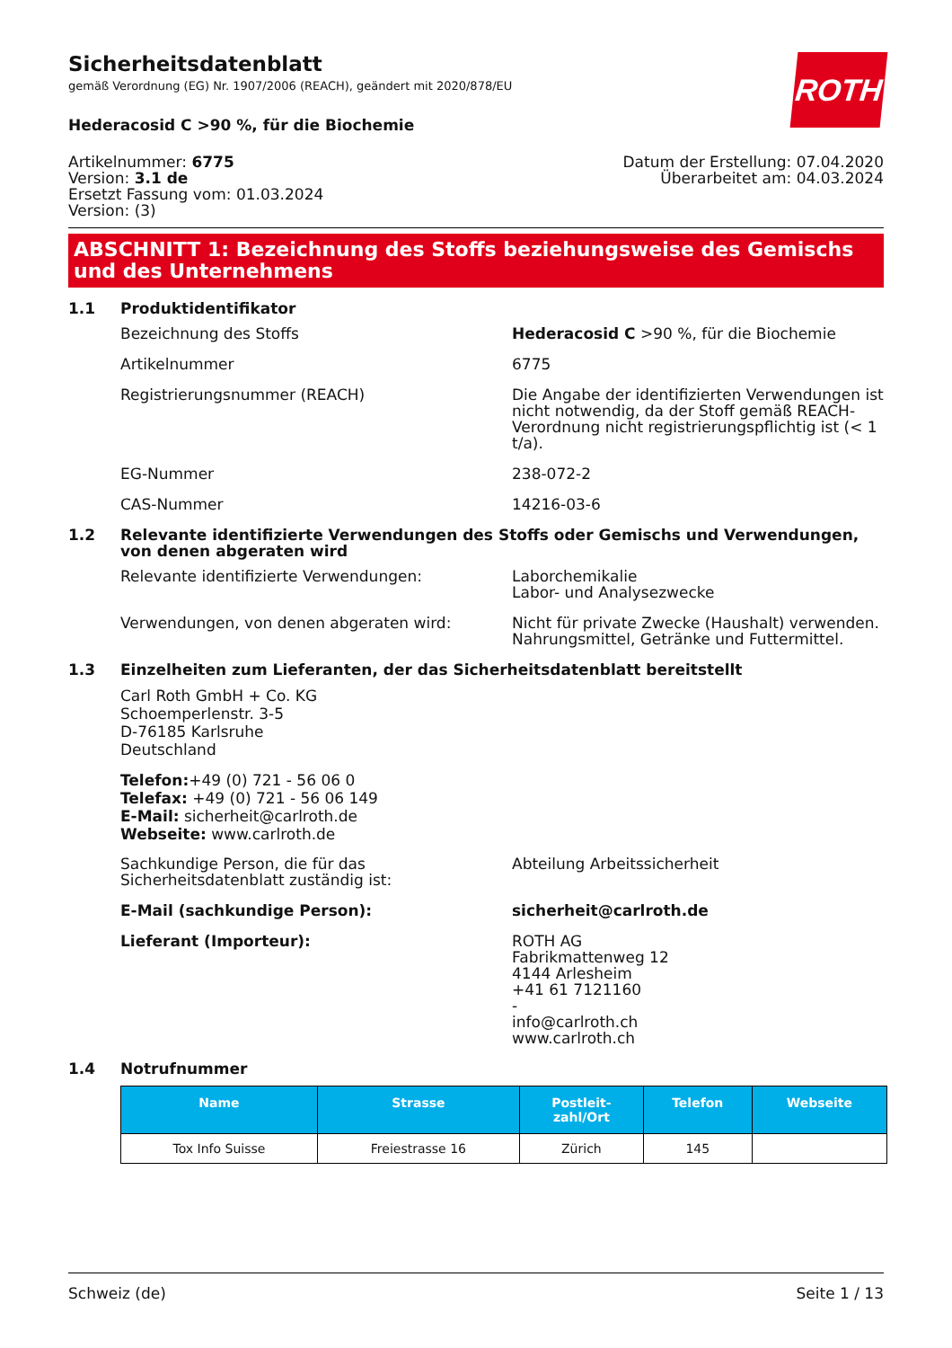ROTH
Sicherheitsdatenblatt
gemäß Verordnung (EG) Nr. 1907/2006 (REACH), geändert mit 2020/878/EU
Hederacosid C >90 %, für die Biochemie
Artikelnummer: 6775
Version: 3.1 de
Ersetzt Fassung vom: 01.03.2024
Version: (3)
Datum der Erstellung: 07.04.2020
Überarbeitet am: 04.03.2024
ABSCHNITT 1: Bezeichnung des Stoffs beziehungsweise des Gemischs und des Unternehmens
1.1 Produktidentifikator
Bezeichnung des Stoffs Hederacosid C >90 %, für die Biochemie
Artikelnummer 6775
Registrierungsnummer (REACH) Die Angabe der identifizierten Verwendungen ist nicht notwendig, da der Stoff gemäß REACH-Verordnung nicht registrierungspflichtig ist (< 1 t/a).
EG-Nummer 238-072-2
CAS-Nummer 14216-03-6
1.2 Relevante identifizierte Verwendungen des Stoffs oder Gemischs und Verwendungen, von denen abgeraten wird
Relevante identifizierte Verwendungen: Laborchemikalie
Labor- und Analysezwecke
Verwendungen, von denen abgeraten wird: Nicht für private Zwecke (Haushalt) verwenden.
Nahrungsmittel, Getränke und Futtermittel.
1.3 Einzelheiten zum Lieferanten, der das Sicherheitsdatenblatt bereitstellt
Carl Roth GmbH + Co. KG
Schoemperlenstr. 3-5
D-76185 Karlsruhe
Deutschland
Telefon:+49 (0) 721 - 56 06 0
Telefax: +49 (0) 721 - 56 06 149
E-Mail: sicherheit@carlroth.de
Webseite: www.carlroth.de
Sachkundige Person, die für das Sicherheitsdatenblatt zuständig ist:
Abteilung Arbeitssicherheit
E-Mail (sachkundige Person): sicherheit@carlroth.de
Lieferant (Importeur): ROTH AG
Fabrikmattenweg 12
4144 Arlesheim
+41 61 7121160
-
info@carlroth.ch
www.carlroth.ch
1.4 Notrufnummer
| Name | Strasse | Postleit- zahl/Ort | Telefon | Webseite |
| --- | --- | --- | --- | --- |
| Tox Info Suisse | Freiestrasse 16 | Zürich | 145 | |
Schweiz (de) Seite 1 / 13